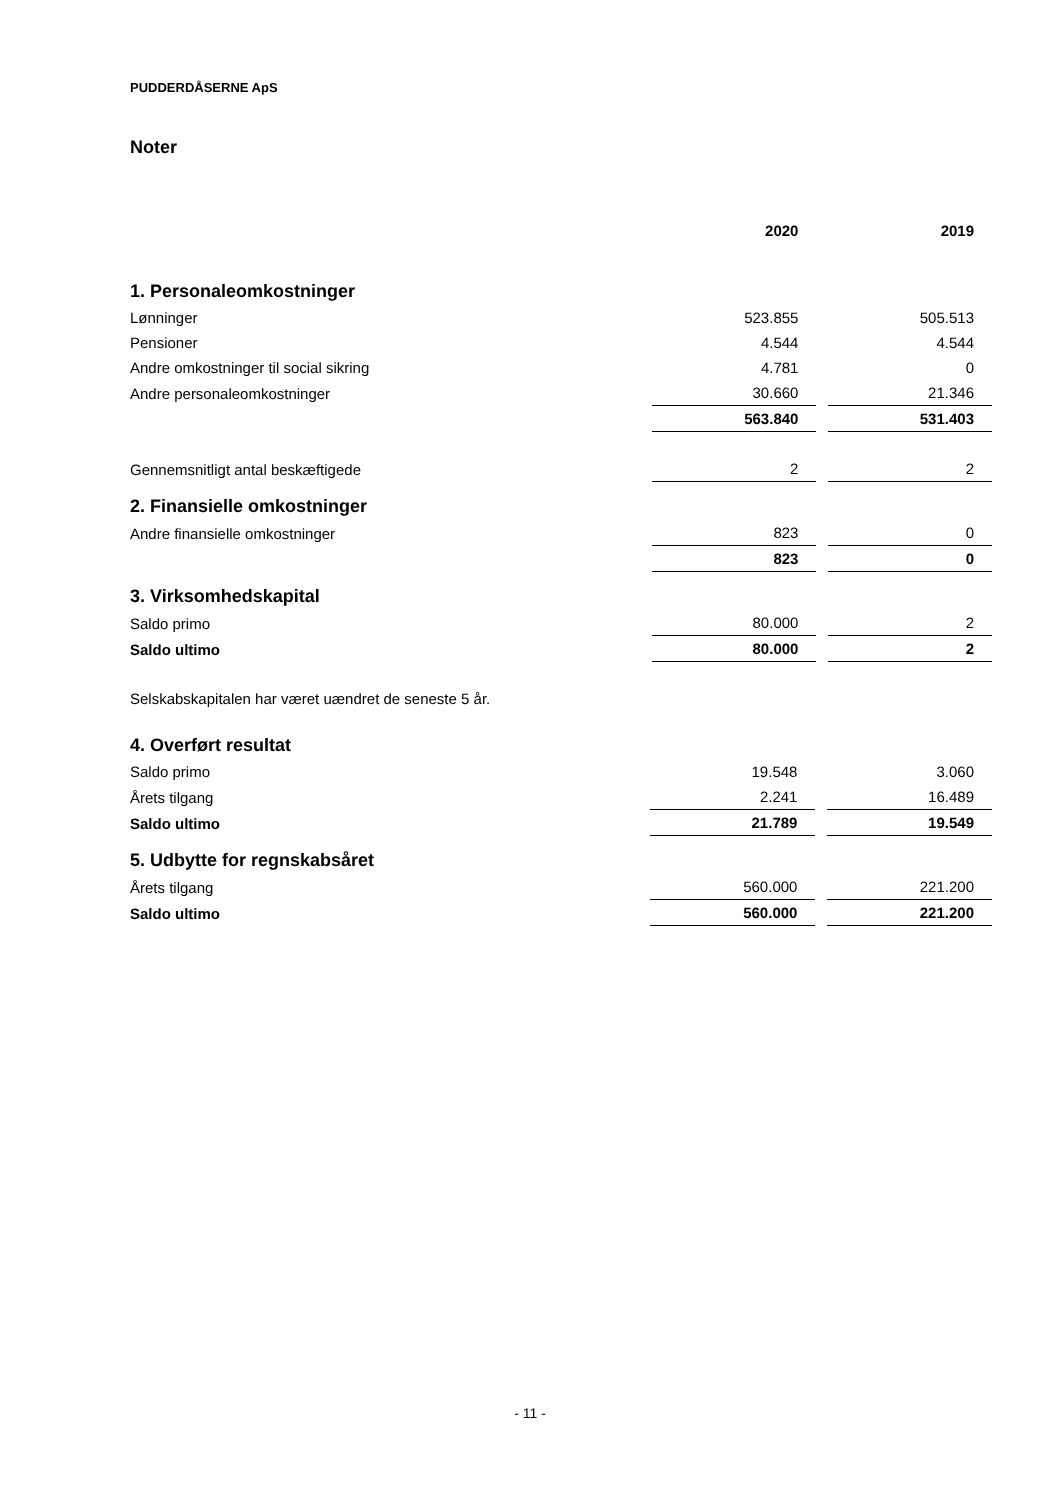PUDDERDÅSERNE ApS
Noter
| | 2020 | | 2019 |
| --- | --- | --- | --- |
| 1. Personaleomkostninger | | | |
| Lønninger | 523.855 | | 505.513 |
| Pensioner | 4.544 | | 4.544 |
| Andre omkostninger til social sikring | 4.781 | | 0 |
| Andre personaleomkostninger | 30.660 | | 21.346 |
| | 563.840 | | 531.403 |
| Gennemsnitligt antal beskæftigede | 2 | | 2 |
| 2. Finansielle omkostninger | | | |
| Andre finansielle omkostninger | 823 | | 0 |
| | 823 | | 0 |
| 3. Virksomhedskapital | | | |
| Saldo primo | 80.000 | | 2 |
| Saldo ultimo | 80.000 | | 2 |
Selskabskapitalen har været uændret de seneste 5 år.
| 4. Overført resultat | | | |
| Saldo primo | 19.548 | | 3.060 |
| Årets tilgang | 2.241 | | 16.489 |
| Saldo ultimo | 21.789 | | 19.549 |
| 5. Udbytte for regnskabsåret | | | |
| Årets tilgang | 560.000 | | 221.200 |
| Saldo ultimo | 560.000 | | 221.200 |
- 11 -